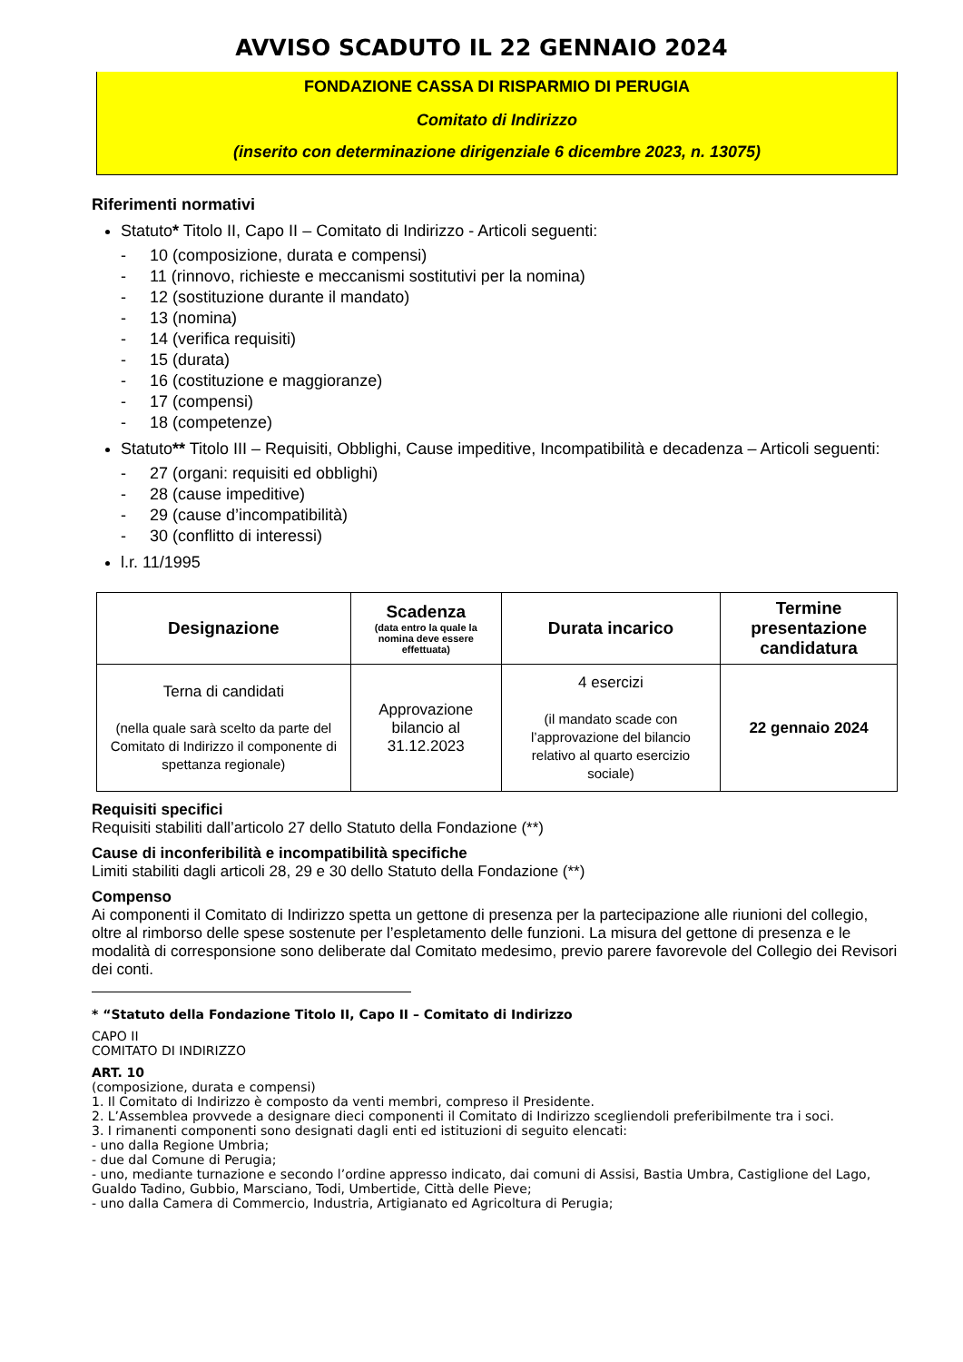AVVISO SCADUTO IL 22 GENNAIO 2024
FONDAZIONE CASSA DI RISPARMIO DI PERUGIA
Comitato di Indirizzo
(inserito con determinazione dirigenziale 6 dicembre 2023, n. 13075)
Riferimenti normativi
Statuto* Titolo II, Capo II – Comitato di Indirizzo - Articoli seguenti:
- 10 (composizione, durata e compensi)
- 11 (rinnovo, richieste e meccanismi sostitutivi per la nomina)
- 12 (sostituzione durante il mandato)
- 13 (nomina)
- 14 (verifica requisiti)
- 15 (durata)
- 16 (costituzione e maggioranze)
- 17 (compensi)
- 18 (competenze)
Statuto** Titolo III – Requisiti, Obblighi, Cause impeditive, Incompatibilità e decadenza – Articoli seguenti:
- 27 (organi: requisiti ed obblighi)
- 28 (cause impeditive)
- 29 (cause d’incompatibilità)
- 30 (conflitto di interessi)
l.r. 11/1995
| Designazione | Scadenza (data entro la quale la nomina deve essere effettuata) | Durata incarico | Termine presentazione candidatura |
| --- | --- | --- | --- |
| Terna di candidati (nella quale sarà scelto da parte del Comitato di Indirizzo il componente di spettanza regionale) | Approvazione bilancio al 31.12.2023 | 4 esercizi (il mandato scade con l’approvazione del bilancio relativo al quarto esercizio sociale) | 22 gennaio 2024 |
Requisiti specifici
Requisiti stabiliti dall’articolo 27 dello Statuto della Fondazione (**)
Cause di inconferibilità e incompatibilità specifiche
Limiti stabiliti dagli articoli 28, 29 e 30 dello Statuto della Fondazione (**)
Compenso
Ai componenti il Comitato di Indirizzo spetta un gettone di presenza per la partecipazione alle riunioni del collegio, oltre al rimborso delle spese sostenute per l’espletamento delle funzioni. La misura del gettone di presenza e le modalità di corresponsione sono deliberate dal Comitato medesimo, previo parere favorevole del Collegio dei Revisori dei conti.
* “Statuto della Fondazione Titolo II, Capo II – Comitato di Indirizzo
CAPO II
COMITATO DI INDIRIZZO
ART. 10
(composizione, durata e compensi)
1. Il Comitato di Indirizzo è composto da venti membri, compreso il Presidente.
2. L’Assemblea provvede a designare dieci componenti il Comitato di Indirizzo scegliendoli preferibilmente tra i soci.
3. I rimanenti componenti sono designati dagli enti ed istituzioni di seguito elencati:
- uno dalla Regione Umbria;
- due dal Comune di Perugia;
- uno, mediante turnazione e secondo l’ordine appresso indicato, dai comuni di Assisi, Bastia Umbra, Castiglione del Lago, Gualdo Tadino, Gubbio, Marsciano, Todi, Umbertide, Città delle Pieve;
- uno dalla Camera di Commercio, Industria, Artigianato ed Agricoltura di Perugia;